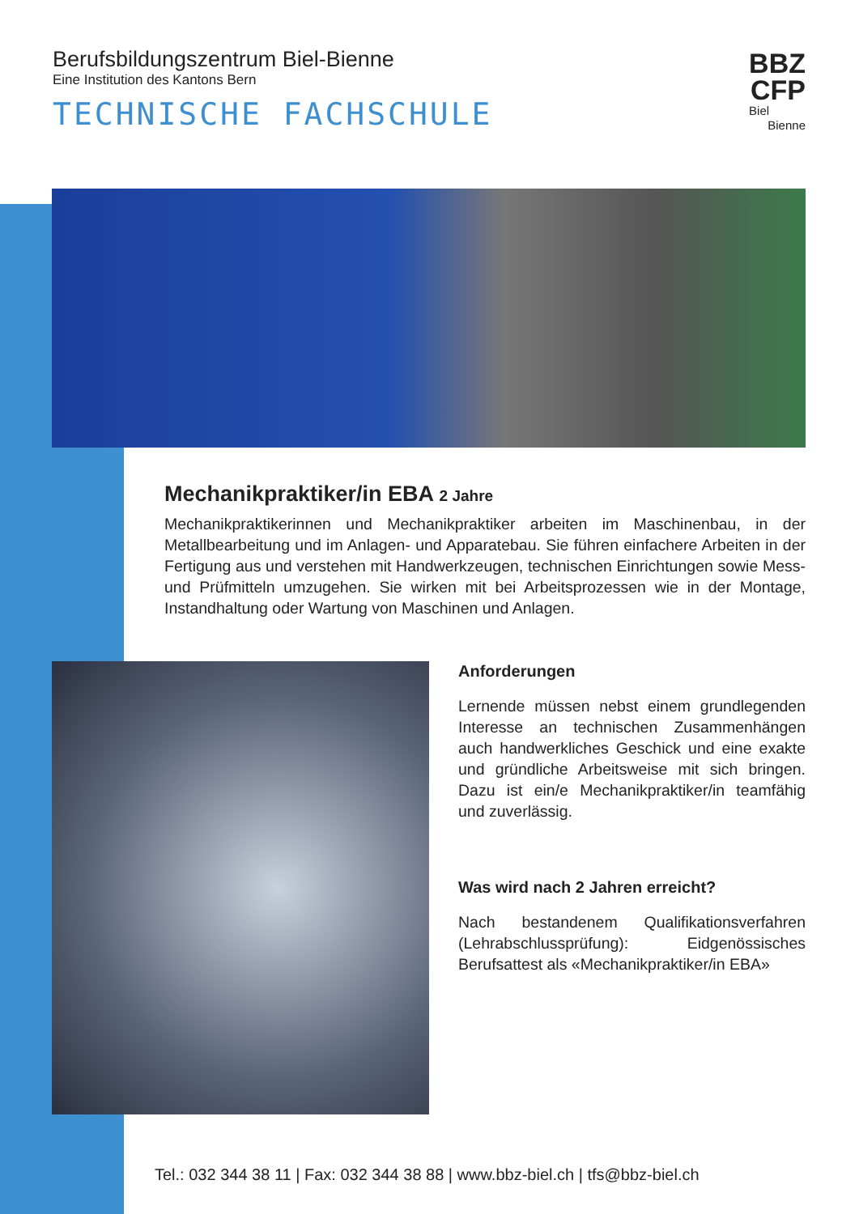Berufsbildungszentrum Biel-Bienne
Eine Institution des Kantons Bern
TECHNISCHE FACHSCHULE
BBZ
CFP
Biel
Bienne
Mechanikpraktiker/in EBA 2 Jahre
Mechanikpraktikerinnen und Mechanikpraktiker arbeiten im Maschinenbau, in der Metallbearbeitung und im Anlagen- und Apparatebau. Sie führen einfachere Arbeiten in der Fertigung aus und verstehen mit Handwerkzeugen, technischen Einrichtungen sowie Mess- und Prüfmitteln umzugehen. Sie wirken mit bei Arbeitsprozessen wie in der Montage, Instandhaltung oder Wartung von Maschinen und Anlagen.
Anforderungen
Lernende müssen nebst einem grundlegenden Interesse an technischen Zusammenhängen auch handwerkliches Geschick und eine exakte und gründliche Arbeitsweise mit sich bringen. Dazu ist ein/e Mechanikpraktiker/in teamfähig und zuverlässig.
Was wird nach 2 Jahren erreicht?
Nach bestandenem Qualifikationsverfahren (Lehrabschlussprüfung): Eidgenössisches Berufsattest als «Mechanikpraktiker/in EBA»
Tel.: 032 344 38 11 | Fax: 032 344 38 88 | www.bbz-biel.ch | tfs@bbz-biel.ch